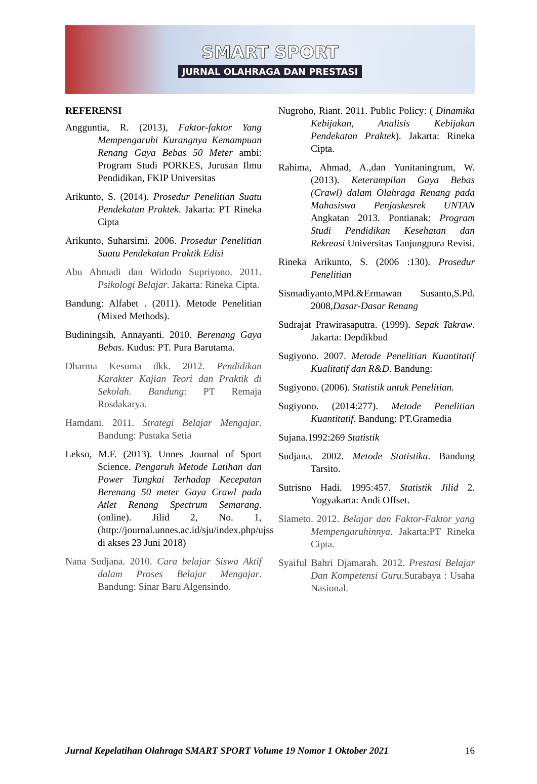SMART SPORT
JURNAL OLAHRAGA DAN PRESTASI
REFERENSI
Angguntia, R. (2013), Faktor-faktor Yang Mempengaruhi Kurangnya Kemampuan Renang Gaya Bebas 50 Meter ambi: Program Studi PORKES, Jurusan Ilmu Pendidikan, FKIP Universitas
Arikunto, S. (2014). Prosedur Penelitian Suatu Pendekatan Praktek. Jakarta: PT Rineka Cipta
Arikunto, Suharsimi. 2006. Prosedur Penelitian Suatu Pendekatan Praktik Edisi
Abu Ahmadi dan Widodo Supriyono. 2011. Psikologi Belajar. Jakarta: Rineka Cipta.
Bandung: Alfabet . (2011). Metode Penelitian (Mixed Methods).
Budiningsih, Annayanti. 2010. Berenang Gaya Bebas. Kudus: PT. Pura Barutama.
Dharma Kesuma dkk. 2012. Pendidikan Karakter Kajian Teori dan Praktik di Sekolah. Bandung: PT Remaja Rosdakarya.
Hamdani. 2011. Strategi Belajar Mengajar. Bandung: Pustaka Setia
Lekso, M.F. (2013). Unnes Journal of Sport Science. Pengaruh Metode Latihan dan Power Tungkai Terhadap Kecepatan Berenang 50 meter Gaya Crawl pada Atlet Renang Spectrum Semarang. (online). Jilid 2, No. 1, (http://journal.unnes.ac.id/sju/index.php/ujss di akses 23 Juni 2018)
Nana Sudjana. 2010. Cara belajar Siswa Aktif dalam Proses Belajar Mengajar. Bandung: Sinar Baru Algensindo.
Nugroho, Riant. 2011. Public Policy: ( Dinamika Kebijakan, Analisis Kebijakan Pendekatan Praktek). Jakarta: Rineka Cipta.
Rahima, Ahmad, A.,dan Yunitaningrum, W. (2013). Keterampilan Gaya Bebas (Crawl) dalam Olahraga Renang pada Mahasiswa Penjaskesrek UNTAN Angkatan 2013. Pontianak: Program Studi Pendidikan Kesehatan dan Rekreasi Universitas Tanjungpura Revisi.
Rineka Arikunto, S. (2006 :130). Prosedur Penelitian
Sismadiyanto,MPd.&Ermawan Susanto,S.Pd. 2008,Dasar-Dasar Renang
Sudrajat Prawirasaputra. (1999). Sepak Takraw. Jakarta: Depdikbud
Sugiyono. 2007. Metode Penelitian Kuantitatif Kualitatif dan R&D. Bandung:
Sugiyono. (2006). Statistik untuk Penelitian.
Sugiyono. (2014:277). Metode Penelitian Kuantitatif. Bandung: PT.Gramedia
Sujana.1992:269 Statistik
Sudjana. 2002. Metode Statistika. Bandung Tarsito.
Sutrisno Hadi. 1995:457. Statistik Jilid 2. Yogyakarta: Andi Offset.
Slameto. 2012. Belajar dan Faktor-Faktor yang Mempengaruhinnya. Jakarta:PT Rineka Cipta.
Syaiful Bahri Djamarah. 2012. Prestasi Belajar Dan Kompetensi Guru.Surabaya : Usaha Nasional.
Jurnal Kepelatihan Olahraga SMART SPORT Volume 19 Nomor 1 Oktober 2021 16